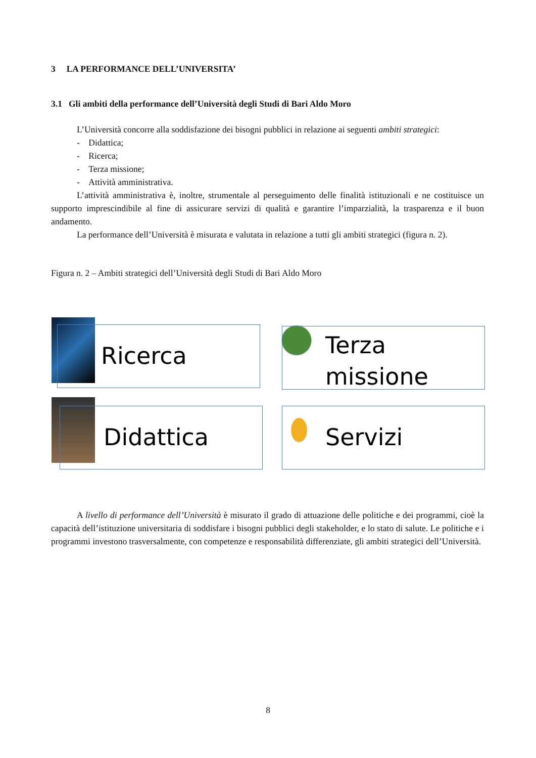3 LA PERFORMANCE DELL’UNIVERSITA’
3.1 Gli ambiti della performance dell’Università degli Studi di Bari Aldo Moro
L’Università concorre alla soddisfazione dei bisogni pubblici in relazione ai seguenti ambiti strategici:
- Didattica;
- Ricerca;
- Terza missione;
- Attività amministrativa.
L’attività amministrativa è, inoltre, strumentale al perseguimento delle finalità istituzionali e ne costituisce un supporto imprescindibile al fine di assicurare servizi di qualità e garantire l’imparzialità, la trasparenza e il buon andamento.
La performance dell’Università è misurata e valutata in relazione a tutti gli ambiti strategici (figura n. 2).
Figura n. 2 – Ambiti strategici dell’Università degli Studi di Bari Aldo Moro
Ricerca Terza missione
Didattica Servizi
A livello di performance dell’Università è misurato il grado di attuazione delle politiche e dei programmi, cioè la capacità dell’istituzione universitaria di soddisfare i bisogni pubblici degli stakeholder, e lo stato di salute. Le politiche e i programmi investono trasversalmente, con competenze e responsabilità differenziate, gli ambiti strategici dell’Università.
8